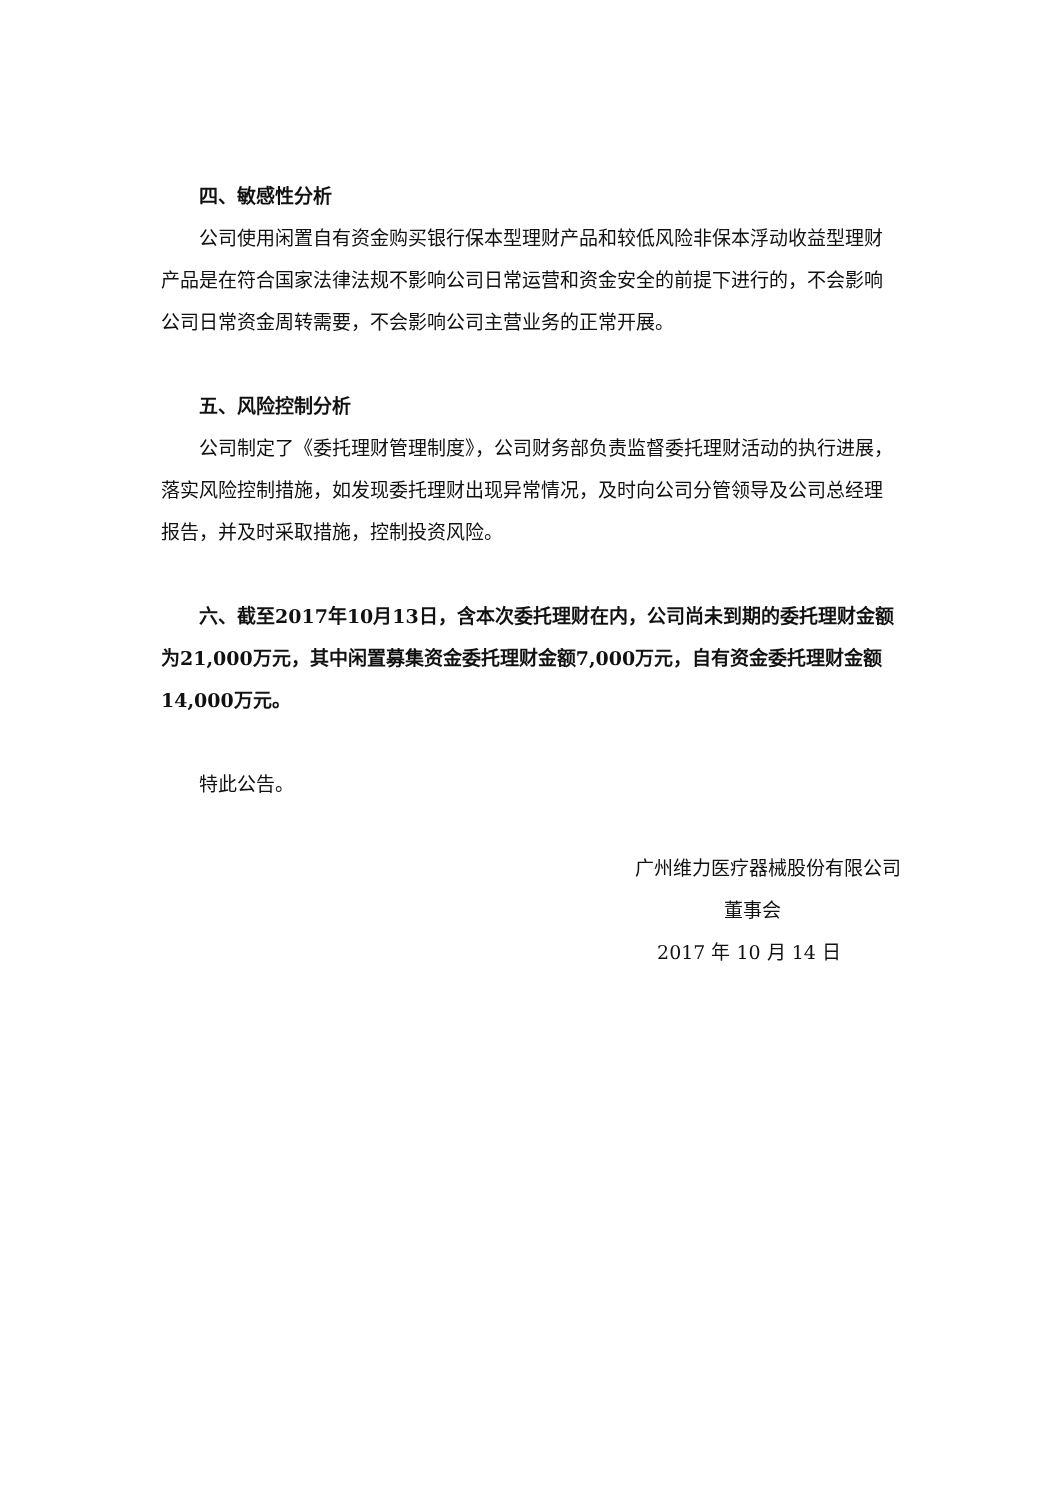四、敏感性分析
公司使用闲置自有资金购买银行保本型理财产品和较低风险非保本浮动收益型理财产品是在符合国家法律法规不影响公司日常运营和资金安全的前提下进行的，不会影响公司日常资金周转需要，不会影响公司主营业务的正常开展。
五、风险控制分析
公司制定了《委托理财管理制度》，公司财务部负责监督委托理财活动的执行进展，落实风险控制措施，如发现委托理财出现异常情况，及时向公司分管领导及公司总经理报告，并及时采取措施，控制投资风险。
六、截至2017年10月13日，含本次委托理财在内，公司尚未到期的委托理财金额为21,000万元，其中闲置募集资金委托理财金额7,000万元，自有资金委托理财金额14,000万元。
特此公告。
广州维力医疗器械股份有限公司
董事会
2017 年 10 月 14 日